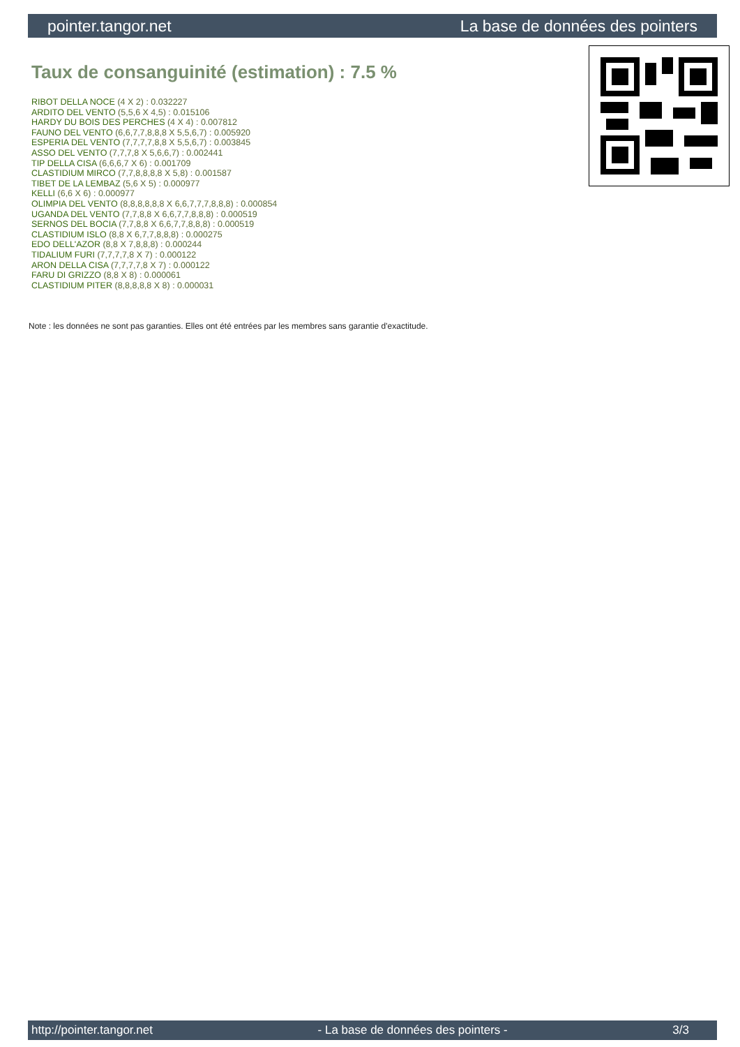pointer.tangor.net La base de données des pointers
Taux de consanguinité (estimation) : 7.5 %
RIBOT DELLA NOCE (4 X 2) : 0.032227
ARDITO DEL VENTO (5,5,6 X 4,5) : 0.015106
HARDY DU BOIS DES PERCHES (4 X 4) : 0.007812
FAUNO DEL VENTO (6,6,7,7,8,8,8 X 5,5,6,7) : 0.005920
ESPERIA DEL VENTO (7,7,7,7,8,8 X 5,5,6,7) : 0.003845
ASSO DEL VENTO (7,7,7,8 X 5,6,6,7) : 0.002441
TIP DELLA CISA (6,6,6,7 X 6) : 0.001709
CLASTIDIUM MIRCO (7,7,8,8,8,8 X 5,8) : 0.001587
TIBET DE LA LEMBAZ (5,6 X 5) : 0.000977
KELLI (6,6 X 6) : 0.000977
OLIMPIA DEL VENTO (8,8,8,8,8,8 X 6,6,7,7,7,8,8,8) : 0.000854
UGANDA DEL VENTO (7,7,8,8 X 6,6,7,7,8,8,8) : 0.000519
SERNOS DEL BOCIA (7,7,8,8 X 6,6,7,7,8,8,8) : 0.000519
CLASTIDIUM ISLO (8,8 X 6,7,7,8,8,8) : 0.000275
EDO DELL'AZOR (8,8 X 7,8,8,8) : 0.000244
TIDALIUM FURI (7,7,7,7,8 X 7) : 0.000122
ARON DELLA CISA (7,7,7,7,8 X 7) : 0.000122
FARU DI GRIZZO (8,8 X 8) : 0.000061
CLASTIDIUM PITER (8,8,8,8,8 X 8) : 0.000031
Note : les données ne sont pas garanties. Elles ont été entrées par les membres sans garantie d'exactitude.
http://pointer.tangor.net - La base de données des pointers - 3/3